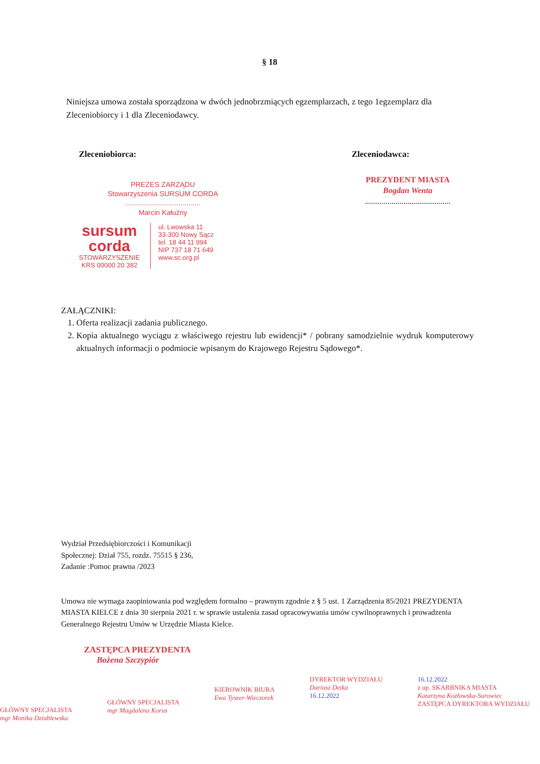§ 18
Niniejsza umowa została sporządzona w dwóch jednobrzmiących egzemplarzach, z tego 1egzemplarz dla Zleceniobiorcy i 1 dla Zleceniodawcy.
Zleceniobiorca:
PREZES ZARZĄDU
Stowarzyszenia SURSUM CORDA
......................................
Marcin Kałużny
sursum
corda
STOWARZYSZENIE
KRS 00000 20 382
ul. Lwowska 11
33-300 Nowy Sącz
tel. 18 44 11 994
NIP 737 18 71 649
www.sc.org.pl
Zleceniodawca:
PREZYDENT MIASTA
Bogdan Wenta
..........................................
ZAŁĄCZNIKI:
1. Oferta realizacji zadania publicznego.
2. Kopia aktualnego wyciągu z właściwego rejestru lub ewidencji* / pobrany samodzielnie wydruk komputerowy aktualnych informacji o podmiocie wpisanym do Krajowego Rejestru Sądowego*.
Wydział Przedsiębiorczości i Komunikacji
Społecznej: Dział 755, rozdz. 75515 § 236,
Zadanie :Pomoc prawna /2023
Umowa nie wymaga zaopiniowania pod względem formalno – prawnym zgodnie z § 5 ust. 1 Zarządzenia 85/2021 PREZYDENTA MIASTA KIELCE z dnia 30 sierpnia 2021 r. w sprawie ustalenia zasad opracowywania umów cywilnoprawnych i prowadzenia Generalnego Rejestru Umów w Urzędzie Miasta Kielce.
ZASTĘPCA PREZYDENTA
Bożena Szczypiór
GŁÓWNY SPECJALISTA
mgr Monika Dziublewska
GŁÓWNY SPECJALISTA
mgr Magdalena Korus
KIEROWNIK BIURA
Ewa Tyszer-Wieczorek
DYREKTOR WYDZIAŁU
Dariusz Detka
16.12.2022
16.12.2022
z up. SKARBNIKA MIASTA
Katarzyna Kozłowska-Surowiec
ZASTĘPCA DYREKTORA WYDZIAŁU